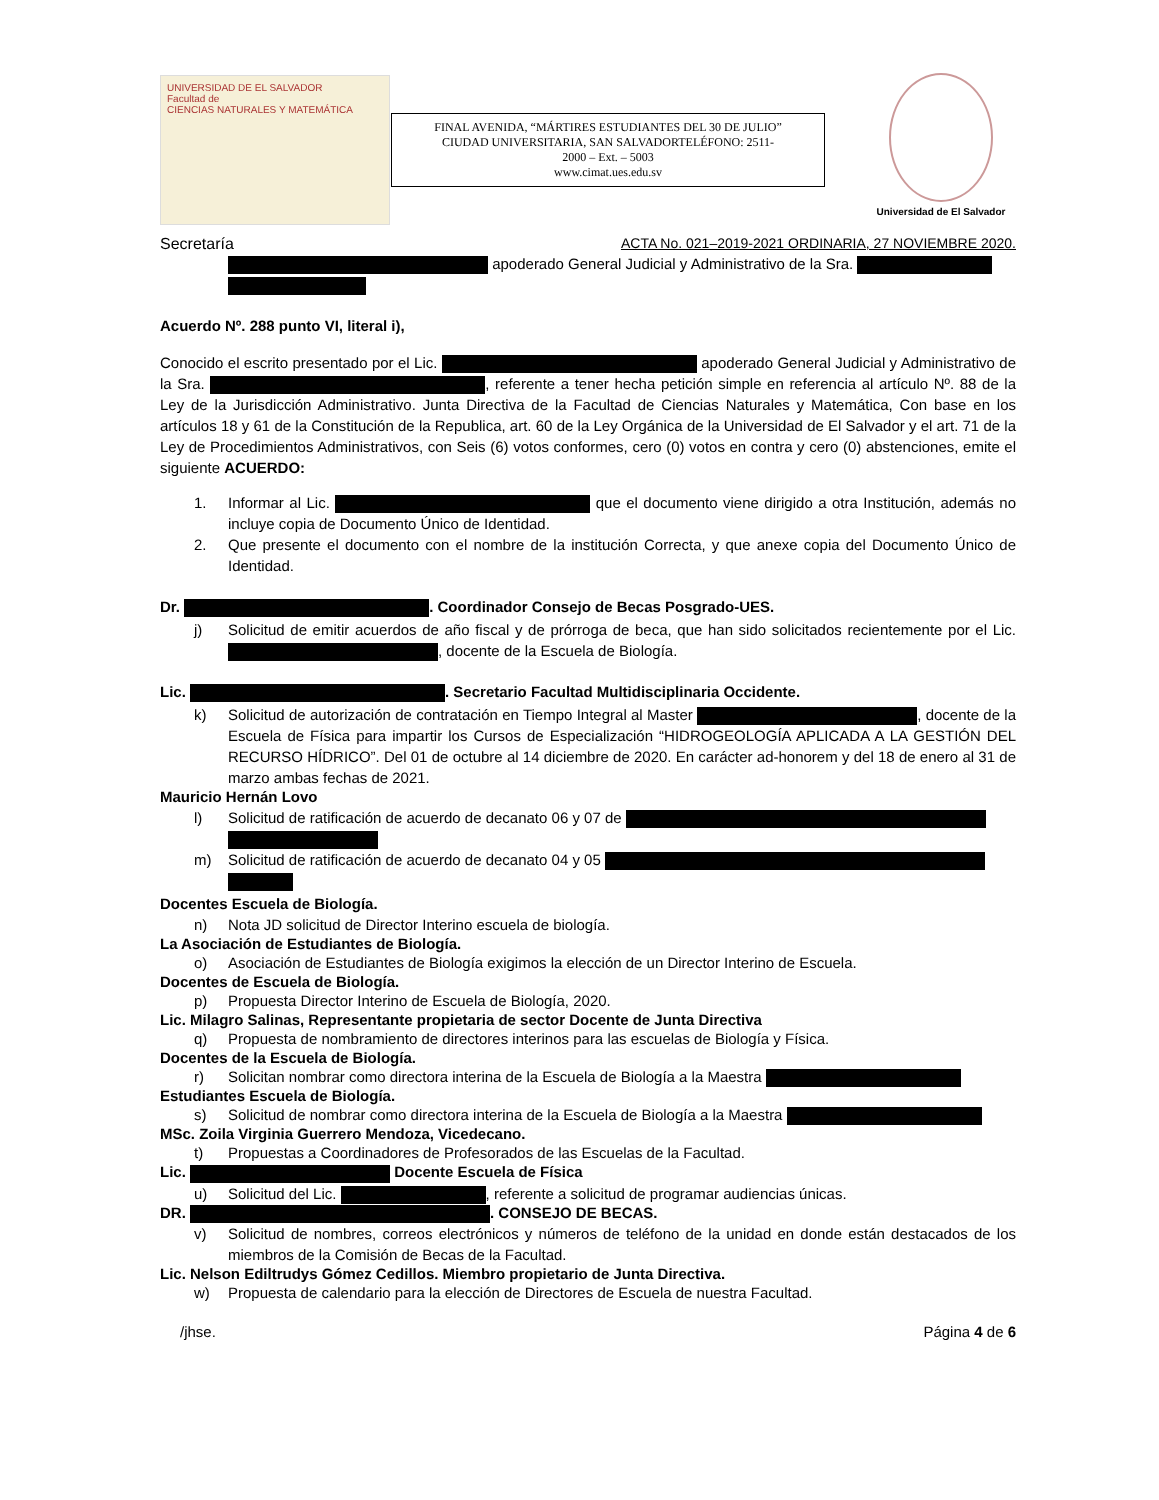UNIVERSIDAD DE EL SALVADOR
Facultad de
CIENCIAS NATURALES Y MATEMÁTICA
FINAL AVENIDA, “MÁRTIRES ESTUDIANTES DEL 30 DE JULIO”
CIUDAD UNIVERSITARIA, SAN SALVADORTELÉFONO: 2511-
2000 – Ext. – 5003
www.cimat.ues.edu.sv
Universidad de El Salvador
Secretaría ACTA No. 021–2019-2021 ORDINARIA, 27 NOVIEMBRE 2020.
apoderado General Judicial y Administrativo de la Sra.
Acuerdo Nº. 288 punto VI, literal i),
Conocido el escrito presentado por el Lic. apoderado General Judicial y Administrativo de la Sra. , referente a tener hecha petición simple en referencia al artículo Nº. 88 de la Ley de la Jurisdicción Administrativo. Junta Directiva de la Facultad de Ciencias Naturales y Matemática, Con base en los artículos 18 y 61 de la Constitución de la Republica, art. 60 de la Ley Orgánica de la Universidad de El Salvador y el art. 71 de la Ley de Procedimientos Administrativos, con Seis (6) votos conformes, cero (0) votos en contra y cero (0) abstenciones, emite el siguiente ACUERDO:
1. Informar al Lic. que el documento viene dirigido a otra Institución, además no incluye copia de Documento Único de Identidad.
2. Que presente el documento con el nombre de la institución Correcta, y que anexe copia del Documento Único de Identidad.
Dr. . Coordinador Consejo de Becas Posgrado-UES.
j) Solicitud de emitir acuerdos de año fiscal y de prórroga de beca, que han sido solicitados recientemente por el Lic. , docente de la Escuela de Biología.
Lic. . Secretario Facultad Multidisciplinaria Occidente.
k) Solicitud de autorización de contratación en Tiempo Integral al Master , docente de la Escuela de Física para impartir los Cursos de Especialización “HIDROGEOLOGÍA APLICADA A LA GESTIÓN DEL RECURSO HÍDRICO”. Del 01 de octubre al 14 diciembre de 2020. En carácter ad-honorem y del 18 de enero al 31 de marzo ambas fechas de 2021.
Mauricio Hernán Lovo
l) Solicitud de ratificación de acuerdo de decanato 06 y 07 de
m) Solicitud de ratificación de acuerdo de decanato 04 y 05
Docentes Escuela de Biología.
n) Nota JD solicitud de Director Interino escuela de biología.
La Asociación de Estudiantes de Biología.
o) Asociación de Estudiantes de Biología exigimos la elección de un Director Interino de Escuela.
Docentes de Escuela de Biología.
p) Propuesta Director Interino de Escuela de Biología, 2020.
Lic. Milagro Salinas, Representante propietaria de sector Docente de Junta Directiva
q) Propuesta de nombramiento de directores interinos para las escuelas de Biología y Física.
Docentes de la Escuela de Biología.
r) Solicitan nombrar como directora interina de la Escuela de Biología a la Maestra
Estudiantes Escuela de Biología.
s) Solicitud de nombrar como directora interina de la Escuela de Biología a la Maestra
MSc. Zoila Virginia Guerrero Mendoza, Vicedecano.
t) Propuestas a Coordinadores de Profesorados de las Escuelas de la Facultad.
Lic. Docente Escuela de Física
u) Solicitud del Lic. , referente a solicitud de programar audiencias únicas.
DR. . CONSEJO DE BECAS.
v) Solicitud de nombres, correos electrónicos y números de teléfono de la unidad en donde están destacados de los miembros de la Comisión de Becas de la Facultad.
Lic. Nelson Ediltrudys Gómez Cedillos. Miembro propietario de Junta Directiva.
w) Propuesta de calendario para la elección de Directores de Escuela de nuestra Facultad.
/jhse. Página 4 de 6